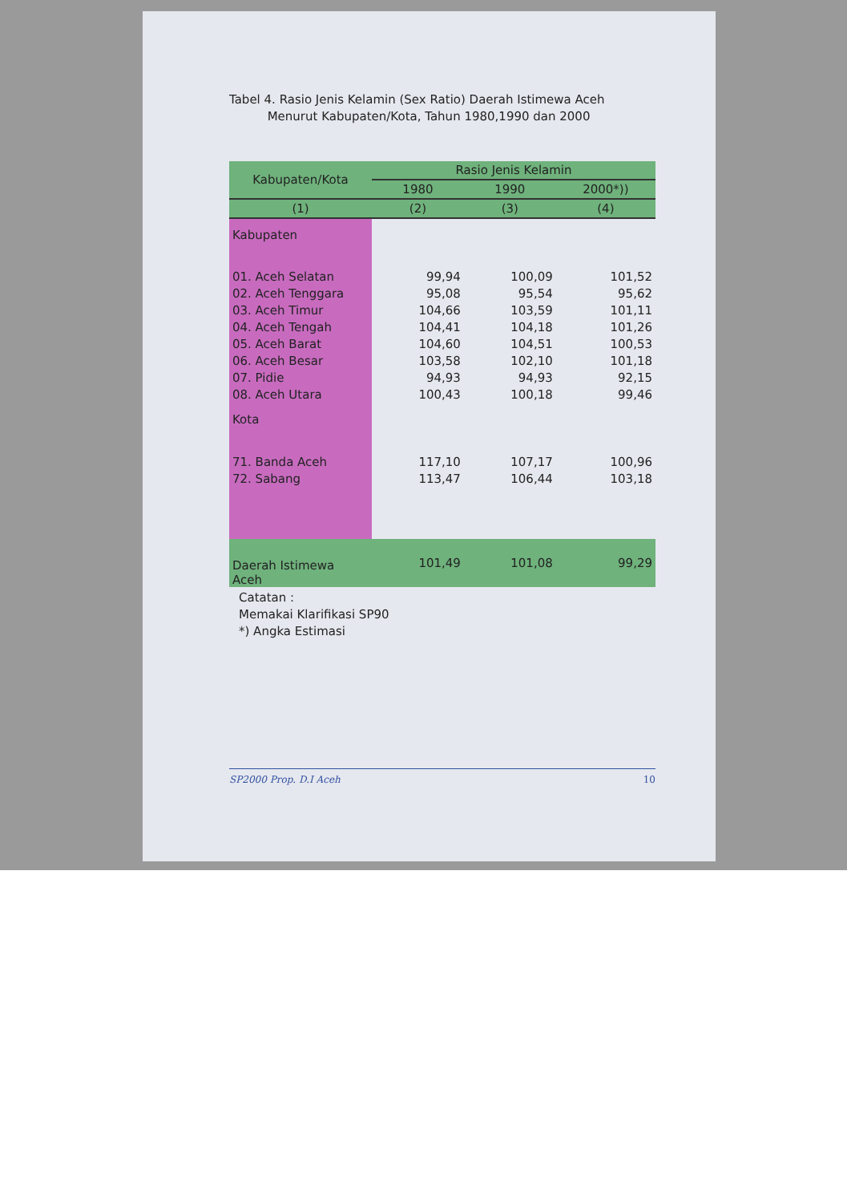Tabel 4. Rasio Jenis Kelamin (Sex Ratio) Daerah Istimewa Aceh
Menurut Kabupaten/Kota, Tahun 1980,1990 dan 2000
| Kabupaten/Kota | Rasio Jenis Kelamin | | |
| --- | --- | --- | --- |
| | 1980 | 1990 | 2000*)) |
| (1) | (2) | (3) | (4) |
| Kabupaten | | | |
| 01. Aceh Selatan | 99,94 | 100,09 | 101,52 |
| 02. Aceh Tenggara | 95,08 | 95,54 | 95,62 |
| 03. Aceh Timur | 104,66 | 103,59 | 101,11 |
| 04. Aceh Tengah | 104,41 | 104,18 | 101,26 |
| 05. Aceh Barat | 104,60 | 104,51 | 100,53 |
| 06. Aceh Besar | 103,58 | 102,10 | 101,18 |
| 07. Pidie | 94,93 | 94,93 | 92,15 |
| 08. Aceh Utara | 100,43 | 100,18 | 99,46 |
| Kota | | | |
| 71. Banda Aceh | 117,10 | 107,17 | 100,96 |
| 72. Sabang | 113,47 | 106,44 | 103,18 |
| Daerah Istimewa Aceh | 101,49 | 101,08 | 99,29 |
Catatan :
Memakai Klarifikasi SP90
*) Angka Estimasi
SP2000 Prop. D.I Aceh 10